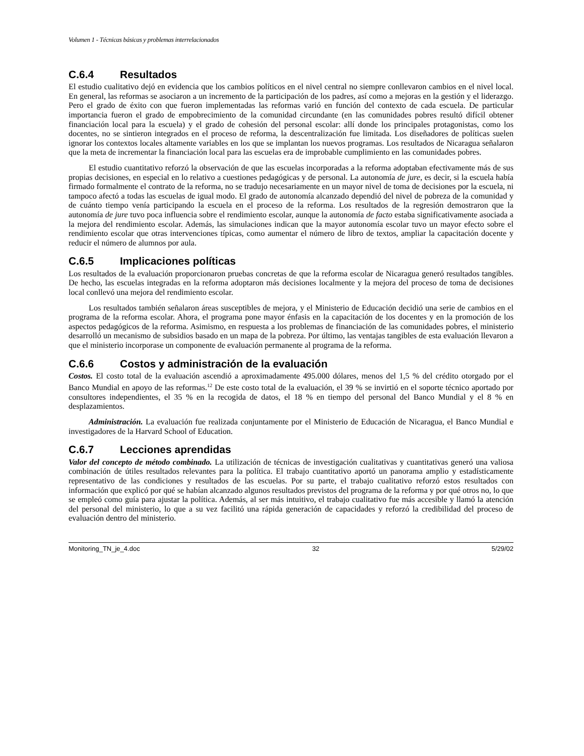Volumen 1 - Técnicas básicas y problemas interrelacionados
C.6.4 Resultados
El estudio cualitativo dejó en evidencia que los cambios políticos en el nivel central no siempre conllevaron cambios en el nivel local. En general, las reformas se asociaron a un incremento de la participación de los padres, así como a mejoras en la gestión y el liderazgo. Pero el grado de éxito con que fueron implementadas las reformas varió en función del contexto de cada escuela. De particular importancia fueron el grado de empobrecimiento de la comunidad circundante (en las comunidades pobres resultó difícil obtener financiación local para la escuela) y el grado de cohesión del personal escolar: allí donde los principales protagonistas, como los docentes, no se sintieron integrados en el proceso de reforma, la descentralización fue limitada. Los diseñadores de políticas suelen ignorar los contextos locales altamente variables en los que se implantan los nuevos programas. Los resultados de Nicaragua señalaron que la meta de incrementar la financiación local para las escuelas era de improbable cumplimiento en las comunidades pobres.
El estudio cuantitativo reforzó la observación de que las escuelas incorporadas a la reforma adoptaban efectivamente más de sus propias decisiones, en especial en lo relativo a cuestiones pedagógicas y de personal. La autonomía de jure, es decir, si la escuela había firmado formalmente el contrato de la reforma, no se tradujo necesariamente en un mayor nivel de toma de decisiones por la escuela, ni tampoco afectó a todas las escuelas de igual modo. El grado de autonomía alcanzado dependió del nivel de pobreza de la comunidad y de cuánto tiempo venía participando la escuela en el proceso de la reforma. Los resultados de la regresión demostraron que la autonomía de jure tuvo poca influencia sobre el rendimiento escolar, aunque la autonomía de facto estaba significativamente asociada a la mejora del rendimiento escolar. Además, las simulaciones indican que la mayor autonomía escolar tuvo un mayor efecto sobre el rendimiento escolar que otras intervenciones típicas, como aumentar el número de libro de textos, ampliar la capacitación docente y reducir el número de alumnos por aula.
C.6.5 Implicaciones políticas
Los resultados de la evaluación proporcionaron pruebas concretas de que la reforma escolar de Nicaragua generó resultados tangibles. De hecho, las escuelas integradas en la reforma adoptaron más decisiones localmente y la mejora del proceso de toma de decisiones local conllevó una mejora del rendimiento escolar.
Los resultados también señalaron áreas susceptibles de mejora, y el Ministerio de Educación decidió una serie de cambios en el programa de la reforma escolar. Ahora, el programa pone mayor énfasis en la capacitación de los docentes y en la promoción de los aspectos pedagógicos de la reforma. Asimismo, en respuesta a los problemas de financiación de las comunidades pobres, el ministerio desarrolló un mecanismo de subsidios basado en un mapa de la pobreza. Por último, las ventajas tangibles de esta evaluación llevaron a que el ministerio incorporase un componente de evaluación permanente al programa de la reforma.
C.6.6 Costos y administración de la evaluación
Costos. El costo total de la evaluación ascendió a aproximadamente 495.000 dólares, menos del 1,5 % del crédito otorgado por el Banco Mundial en apoyo de las reformas.<sup>12</sup> De este costo total de la evaluación, el 39 % se invirtió en el soporte técnico aportado por consultores independientes, el 35 % en la recogida de datos, el 18 % en tiempo del personal del Banco Mundial y el 8 % en desplazamientos.
Administración. La evaluación fue realizada conjuntamente por el Ministerio de Educación de Nicaragua, el Banco Mundial e investigadores de la Harvard School of Education.
C.6.7 Lecciones aprendidas
Valor del concepto de método combinado. La utilización de técnicas de investigación cualitativas y cuantitativas generó una valiosa combinación de útiles resultados relevantes para la política. El trabajo cuantitativo aportó un panorama amplio y estadísticamente representativo de las condiciones y resultados de las escuelas. Por su parte, el trabajo cualitativo reforzó estos resultados con información que explicó por qué se habían alcanzado algunos resultados previstos del programa de la reforma y por qué otros no, lo que se empleó como guía para ajustar la política. Además, al ser más intuitivo, el trabajo cualitativo fue más accesible y llamó la atención del personal del ministerio, lo que a su vez facilitó una rápida generación de capacidades y reforzó la credibilidad del proceso de evaluación dentro del ministerio.
Monitoring_TN_je_4.doc 32 5/29/02